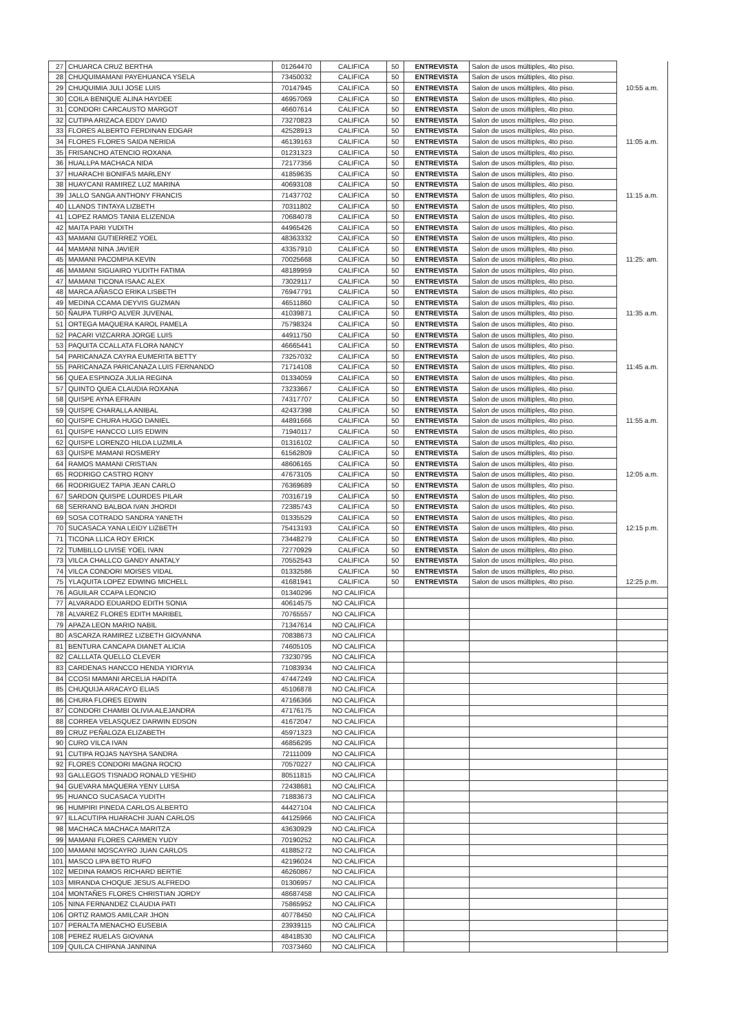| 27 | CHUARCA CRUZ BERTHA | 01264470 | CALIFICA | 50 | ENTREVISTA | Salon de usos múltiples, 4to piso. | |
| 28 | CHUQUIMAMANI PAYEHUANCA YSELA | 73450032 | CALIFICA | 50 | ENTREVISTA | Salon de usos múltiples, 4to piso. | |
| 29 | CHUQUIMIA JULI JOSE LUIS | 70147945 | CALIFICA | 50 | ENTREVISTA | Salon de usos múltiples, 4to piso. | 10:55 a.m. |
| 30 | COILA BENIQUE ALINA HAYDEE | 46957069 | CALIFICA | 50 | ENTREVISTA | Salon de usos múltiples, 4to piso. | |
| 31 | CONDORI CARCAUSTO MARGOT | 46607614 | CALIFICA | 50 | ENTREVISTA | Salon de usos múltiples, 4to piso. | |
| 32 | CUTIPA ARIZACA EDDY DAVID | 73270823 | CALIFICA | 50 | ENTREVISTA | Salon de usos múltiples, 4to piso. | |
| 33 | FLORES ALBERTO FERDINAN EDGAR | 42528913 | CALIFICA | 50 | ENTREVISTA | Salon de usos múltiples, 4to piso. | |
| 34 | FLORES FLORES SAIDA NERIDA | 46139163 | CALIFICA | 50 | ENTREVISTA | Salon de usos múltiples, 4to piso. | 11:05 a.m. |
| 35 | FRISANCHO ATENCIO ROXANA | 01231323 | CALIFICA | 50 | ENTREVISTA | Salon de usos múltiples, 4to piso. | |
| 36 | HUALLPA MACHACA NIDA | 72177356 | CALIFICA | 50 | ENTREVISTA | Salon de usos múltiples, 4to piso. | |
| 37 | HUARACHI BONIFAS MARLENY | 41859635 | CALIFICA | 50 | ENTREVISTA | Salon de usos múltiples, 4to piso. | |
| 38 | HUAYCANI RAMIREZ LUZ MARINA | 40693108 | CALIFICA | 50 | ENTREVISTA | Salon de usos múltiples, 4to piso. | |
| 39 | JALLO SANGA ANTHONY FRANCIS | 71437702 | CALIFICA | 50 | ENTREVISTA | Salon de usos múltiples, 4to piso. | 11:15 a.m. |
| 40 | LLANOS TINTAYA LIZBETH | 70311802 | CALIFICA | 50 | ENTREVISTA | Salon de usos múltiples, 4to piso. | |
| 41 | LOPEZ RAMOS TANIA ELIZENDA | 70684078 | CALIFICA | 50 | ENTREVISTA | Salon de usos múltiples, 4to piso. | |
| 42 | MAITA PARI YUDITH | 44965426 | CALIFICA | 50 | ENTREVISTA | Salon de usos múltiples, 4to piso. | |
| 43 | MAMANI GUTIERREZ YOEL | 48363332 | CALIFICA | 50 | ENTREVISTA | Salon de usos múltiples, 4to piso. | |
| 44 | MAMANI NINA JAVIER | 43357910 | CALIFICA | 50 | ENTREVISTA | Salon de usos múltiples, 4to piso. | |
| 45 | MAMANI PACOMPIA KEVIN | 70025668 | CALIFICA | 50 | ENTREVISTA | Salon de usos múltiples, 4to piso. | 11:25: am. |
| 46 | MAMANI SIGUAIRO YUDITH FATIMA | 48189959 | CALIFICA | 50 | ENTREVISTA | Salon de usos múltiples, 4to piso. | |
| 47 | MAMANI TICONA ISAAC ALEX | 73029117 | CALIFICA | 50 | ENTREVISTA | Salon de usos múltiples, 4to piso. | |
| 48 | MARCA AÑASCO ERIKA LISBETH | 76947791 | CALIFICA | 50 | ENTREVISTA | Salon de usos múltiples, 4to piso. | |
| 49 | MEDINA CCAMA DEYVIS GUZMAN | 46511860 | CALIFICA | 50 | ENTREVISTA | Salon de usos múltiples, 4to piso. | |
| 50 | ÑAUPA TURPO ALVER JUVENAL | 41039871 | CALIFICA | 50 | ENTREVISTA | Salon de usos múltiples, 4to piso. | 11:35 a.m. |
| 51 | ORTEGA MAQUERA KAROL PAMELA | 75798324 | CALIFICA | 50 | ENTREVISTA | Salon de usos múltiples, 4to piso. | |
| 52 | PACARI VIZCARRA JORGE LUIS | 44911750 | CALIFICA | 50 | ENTREVISTA | Salon de usos múltiples, 4to piso. | |
| 53 | PAQUITA CCALLATA FLORA NANCY | 46665441 | CALIFICA | 50 | ENTREVISTA | Salon de usos múltiples, 4to piso. | |
| 54 | PARICANAZA CAYRA EUMERITA BETTY | 73257032 | CALIFICA | 50 | ENTREVISTA | Salon de usos múltiples, 4to piso. | |
| 55 | PARICANAZA PARICANAZA LUIS FERNANDO | 71714108 | CALIFICA | 50 | ENTREVISTA | Salon de usos múltiples, 4to piso. | 11:45 a.m. |
| 56 | QUEA ESPINOZA JULIA REGINA | 01334059 | CALIFICA | 50 | ENTREVISTA | Salon de usos múltiples, 4to piso. | |
| 57 | QUINTO QUEA CLAUDIA ROXANA | 73233667 | CALIFICA | 50 | ENTREVISTA | Salon de usos múltiples, 4to piso. | |
| 58 | QUISPE AYNA EFRAIN | 74317707 | CALIFICA | 50 | ENTREVISTA | Salon de usos múltiples, 4to piso. | |
| 59 | QUISPE CHARALLA ANIBAL | 42437398 | CALIFICA | 50 | ENTREVISTA | Salon de usos múltiples, 4to piso. | |
| 60 | QUISPE CHURA HUGO DANIEL | 44891666 | CALIFICA | 50 | ENTREVISTA | Salon de usos múltiples, 4to piso. | 11:55 a.m. |
| 61 | QUISPE HANCCO LUIS EDWIN | 71940117 | CALIFICA | 50 | ENTREVISTA | Salon de usos múltiples, 4to piso. | |
| 62 | QUISPE LORENZO HILDA LUZMILA | 01316102 | CALIFICA | 50 | ENTREVISTA | Salon de usos múltiples, 4to piso. | |
| 63 | QUISPE MAMANI ROSMERY | 61562809 | CALIFICA | 50 | ENTREVISTA | Salon de usos múltiples, 4to piso. | |
| 64 | RAMOS MAMANI CRISTIAN | 48606165 | CALIFICA | 50 | ENTREVISTA | Salon de usos múltiples, 4to piso. | |
| 65 | RODRIGO CASTRO RONY | 47673105 | CALIFICA | 50 | ENTREVISTA | Salon de usos múltiples, 4to piso. | 12:05 a.m. |
| 66 | RODRIGUEZ TAPIA JEAN CARLO | 76369689 | CALIFICA | 50 | ENTREVISTA | Salon de usos múltiples, 4to piso. | |
| 67 | SARDON QUISPE LOURDES PILAR | 70316719 | CALIFICA | 50 | ENTREVISTA | Salon de usos múltiples, 4to piso. | |
| 68 | SERRANO BALBOA IVAN JHORDI | 72385743 | CALIFICA | 50 | ENTREVISTA | Salon de usos múltiples, 4to piso. | |
| 69 | SOSA COTRADO SANDRA YANETH | 01335529 | CALIFICA | 50 | ENTREVISTA | Salon de usos múltiples, 4to piso. | |
| 70 | SUCASACA YANA LEIDY LIZBETH | 75413193 | CALIFICA | 50 | ENTREVISTA | Salon de usos múltiples, 4to piso. | 12:15 p.m. |
| 71 | TICONA LLICA ROY ERICK | 73448279 | CALIFICA | 50 | ENTREVISTA | Salon de usos múltiples, 4to piso. | |
| 72 | TUMBILLO LIVISE YOEL IVAN | 72770929 | CALIFICA | 50 | ENTREVISTA | Salon de usos múltiples, 4to piso. | |
| 73 | VILCA CHALLCO GANDY ANATALY | 70552543 | CALIFICA | 50 | ENTREVISTA | Salon de usos múltiples, 4to piso. | |
| 74 | VILCA CONDORI MOISES VIDAL | 01332586 | CALIFICA | 50 | ENTREVISTA | Salon de usos múltiples, 4to piso. | |
| 75 | YLAQUITA LOPEZ EDWING MICHELL | 41681941 | CALIFICA | 50 | ENTREVISTA | Salon de usos múltiples, 4to piso. | 12:25 p.m. |
| 76 | AGUILAR CCAPA LEONCIO | 01340296 | NO CALIFICA | | | | |
| 77 | ALVARADO EDUARDO EDITH SONIA | 40614575 | NO CALIFICA | | | | |
| 78 | ALVAREZ FLORES EDITH MARIBEL | 70765557 | NO CALIFICA | | | | |
| 79 | APAZA LEON MARIO NABIL | 71347614 | NO CALIFICA | | | | |
| 80 | ASCARZA RAMIREZ LIZBETH GIOVANNA | 70838673 | NO CALIFICA | | | | |
| 81 | BENTURA CANCAPA DIANET ALICIA | 74605105 | NO CALIFICA | | | | |
| 82 | CALLLATA QUELLO CLEVER | 73230795 | NO CALIFICA | | | | |
| 83 | CARDENAS HANCCO HENDA YIORYIA | 71083934 | NO CALIFICA | | | | |
| 84 | CCOSI MAMANI ARCELIA HADITA | 47447249 | NO CALIFICA | | | | |
| 85 | CHUQUIJA ARACAYO ELIAS | 45106878 | NO CALIFICA | | | | |
| 86 | CHURA FLORES EDWIN | 47166366 | NO CALIFICA | | | | |
| 87 | CONDORI CHAMBI OLIVIA ALEJANDRA | 47176175 | NO CALIFICA | | | | |
| 88 | CORREA VELASQUEZ DARWIN EDSON | 41672047 | NO CALIFICA | | | | |
| 89 | CRUZ PEÑALOZA ELIZABETH | 45971323 | NO CALIFICA | | | | |
| 90 | CURO VILCA IVAN | 46856295 | NO CALIFICA | | | | |
| 91 | CUTIPA ROJAS NAYSHA SANDRA | 72111009 | NO CALIFICA | | | | |
| 92 | FLORES CONDORI MAGNA ROCIO | 70570227 | NO CALIFICA | | | | |
| 93 | GALLEGOS TISNADO RONALD YESHID | 80511815 | NO CALIFICA | | | | |
| 94 | GUEVARA MAQUERA YENY LUISA | 72438681 | NO CALIFICA | | | | |
| 95 | HUANCO SUCASACA YUDITH | 71883673 | NO CALIFICA | | | | |
| 96 | HUMPIRI PINEDA CARLOS ALBERTO | 44427104 | NO CALIFICA | | | | |
| 97 | ILLACUTIPA HUARACHI JUAN CARLOS | 44125966 | NO CALIFICA | | | | |
| 98 | MACHACA MACHACA MARITZA | 43630929 | NO CALIFICA | | | | |
| 99 | MAMANI FLORES CARMEN YUDY | 70190252 | NO CALIFICA | | | | |
| 100 | MAMANI MOSCAYRO JUAN CARLOS | 41885272 | NO CALIFICA | | | | |
| 101 | MASCO LIPA BETO RUFO | 42196024 | NO CALIFICA | | | | |
| 102 | MEDINA RAMOS RICHARD BERTIE | 46260867 | NO CALIFICA | | | | |
| 103 | MIRANDA CHOQUE JESUS ALFREDO | 01306957 | NO CALIFICA | | | | |
| 104 | MONTAÑES FLORES CHRISTIAN JORDY | 48687458 | NO CALIFICA | | | | |
| 105 | NINA FERNANDEZ CLAUDIA PATI | 75865952 | NO CALIFICA | | | | |
| 106 | ORTIZ RAMOS AMILCAR JHON | 40778450 | NO CALIFICA | | | | |
| 107 | PERALTA MENACHO EUSEBIA | 23939115 | NO CALIFICA | | | | |
| 108 | PEREZ RUELAS GIOVANA | 48418530 | NO CALIFICA | | | | |
| 109 | QUILCA CHIPANA JANNINA | 70373460 | NO CALIFICA | | | | |